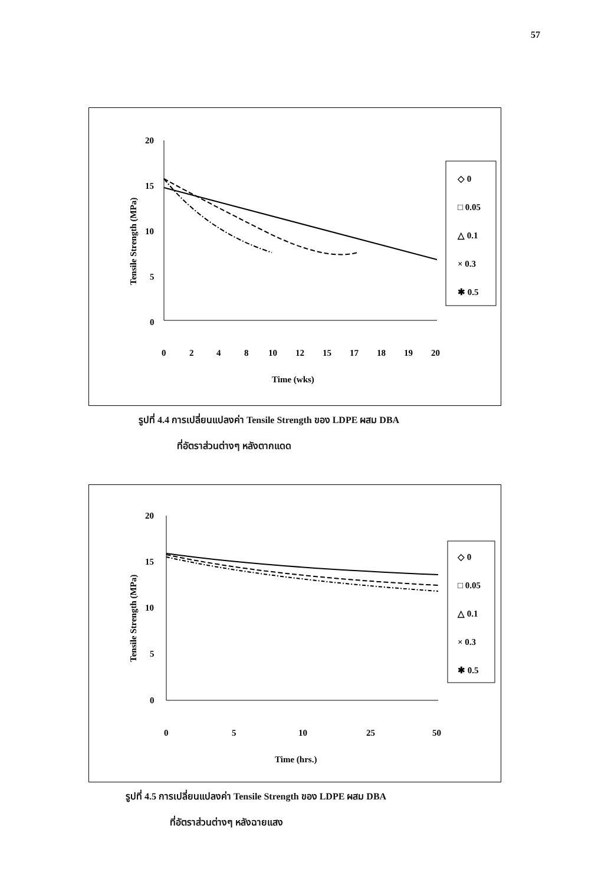57
Tensile Strength (MPa)
20
15
10
5
0
0
2
4
8
10
12
15
17
18
19
20
Time (wks)
◇ 0
□ 0.05
△ 0.1
× 0.3
✱ 0.5
รูปที่ 4.4 การเปลี่ยนแปลงค่า Tensile Strength ของ LDPE ผสม DBA
ที่อัตราส่วนต่างๆ หลังตากแดด
Tensile Strength (MPa)
20
15
10
5
0
0
5
10
25
50
Time (hrs.)
◇ 0
□ 0.05
△ 0.1
× 0.3
✱ 0.5
รูปที่ 4.5 การเปลี่ยนแปลงค่า Tensile Strength ของ LDPE ผสม DBA
ที่อัตราส่วนต่างๆ หลังฉายแสง